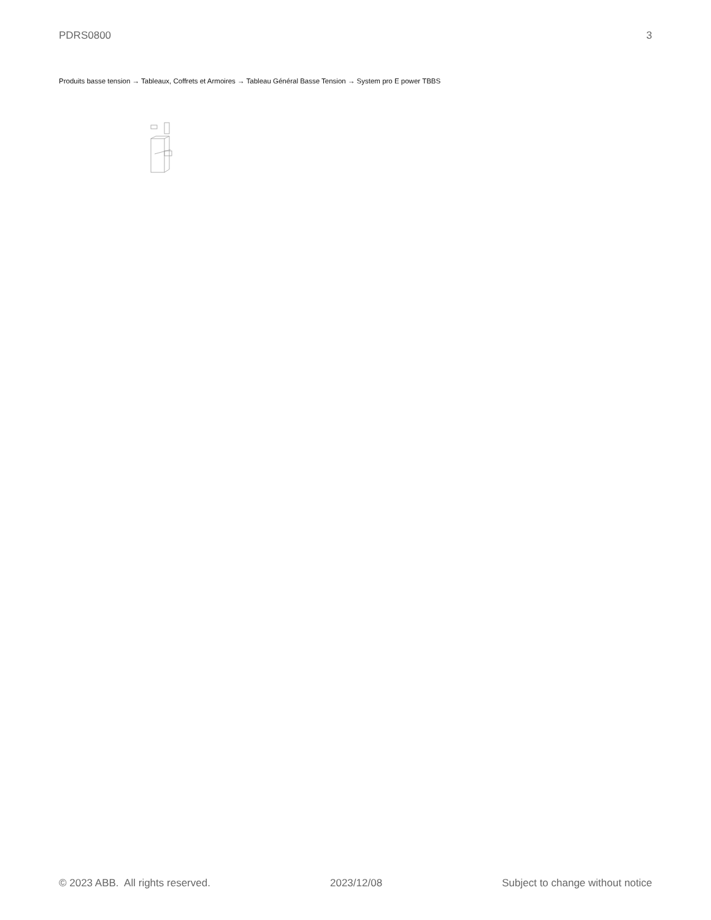PDRS0800 3
Produits basse tension → Tableaux, Coffrets et Armoires → Tableau Général Basse Tension → System pro E power TBBS
© 2023 ABB. All rights reserved. 2023/12/08 Subject to change without notice